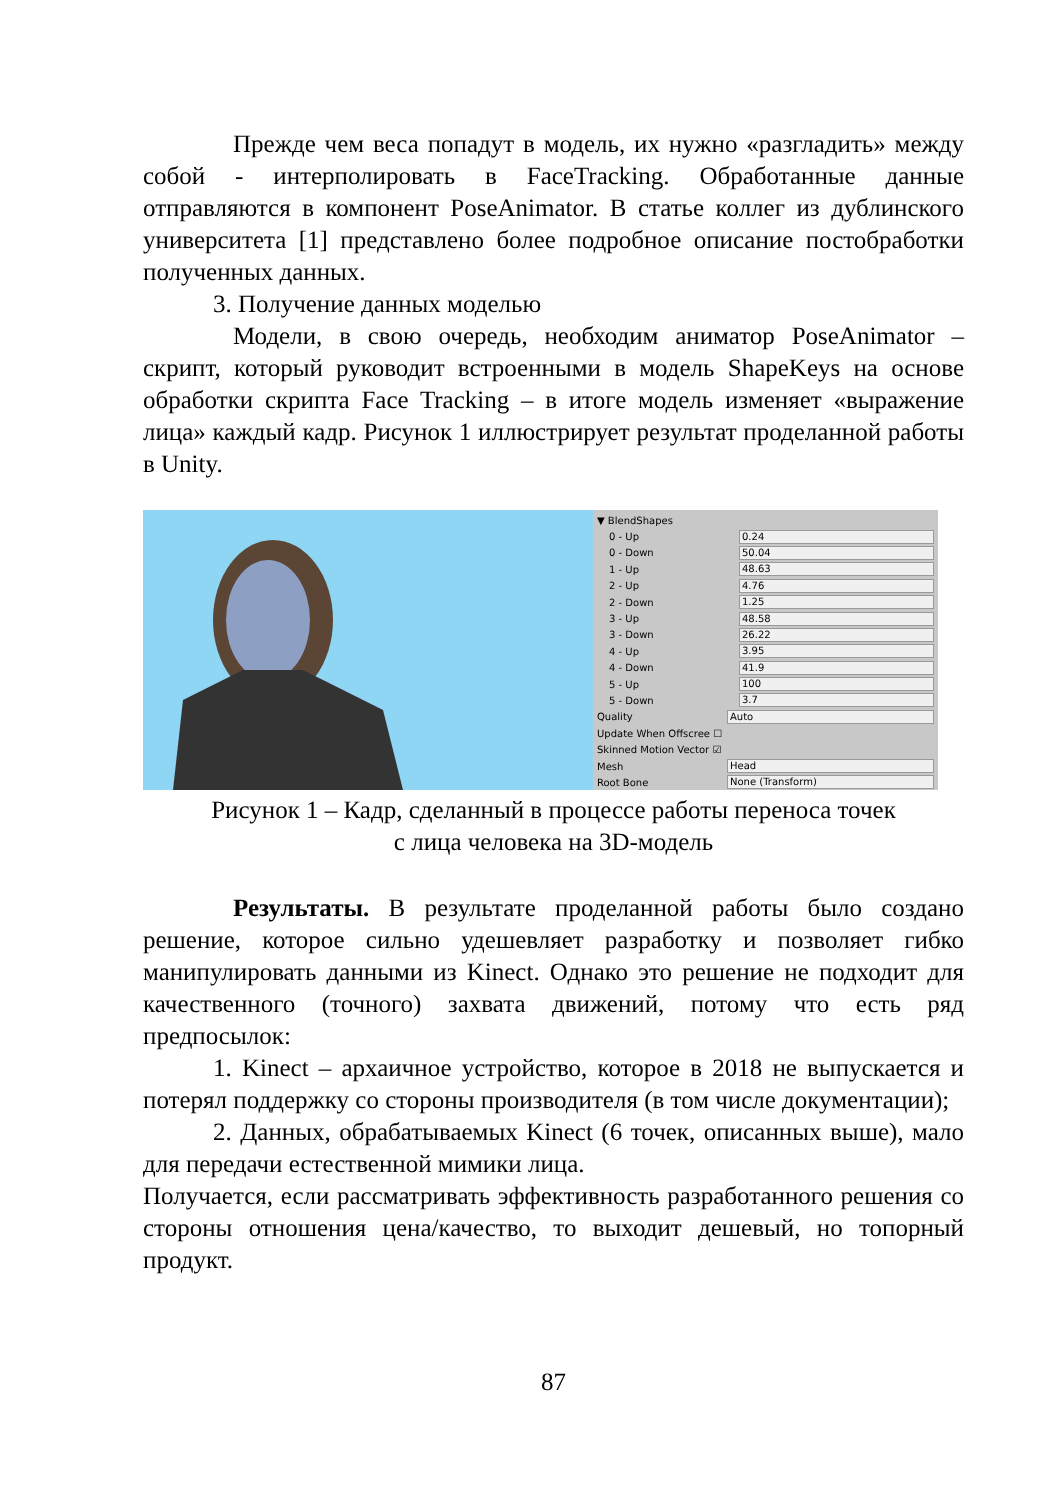Прежде чем веса попадут в модель, их нужно «разгладить» между собой - интерполировать в FaceTracking. Обработанные данные отправляются в компонент PoseAnimator. В статье коллег из дублинского университета [1] представлено более подробное описание постобработки полученных данных.
3. Получение данных моделью
Модели, в свою очередь, необходим аниматор PoseAnimator – скрипт, который руководит встроенными в модель ShapeKeys на основе обработки скрипта Face Tracking – в итоге модель изменяет «выражение лица» каждый кадр. Рисунок 1 иллюстрирует результат проделанной работы в Unity.
▼ BlendShapes
0 - Up 0.24
0 - Down 50.04
1 - Up 48.63
2 - Up 4.76
2 - Down 1.25
3 - Up 48.58
3 - Down 26.22
4 - Up 3.95
4 - Down 41.9
5 - Up 100
5 - Down 3.7
Quality Auto
Update When Offscree ☐
Skinned Motion Vector ☑
Mesh Head
Root Bone None (Transform)
Рисунок 1 – Кадр, сделанный в процессе работы переноса точек
с лица человека на 3D-модель
Результаты. В результате проделанной работы было создано решение, которое сильно удешевляет разработку и позволяет гибко манипулировать данными из Kinect. Однако это решение не подходит для качественного (точного) захвата движений, потому что есть ряд предпосылок:
1. Kinect – архаичное устройство, которое в 2018 не выпускается и потерял поддержку со стороны производителя (в том числе документации);
2. Данных, обрабатываемых Kinect (6 точек, описанных выше), мало для передачи естественной мимики лица.
Получается, если рассматривать эффективность разработанного решения со стороны отношения цена/качество, то выходит дешевый, но топорный продукт.
87